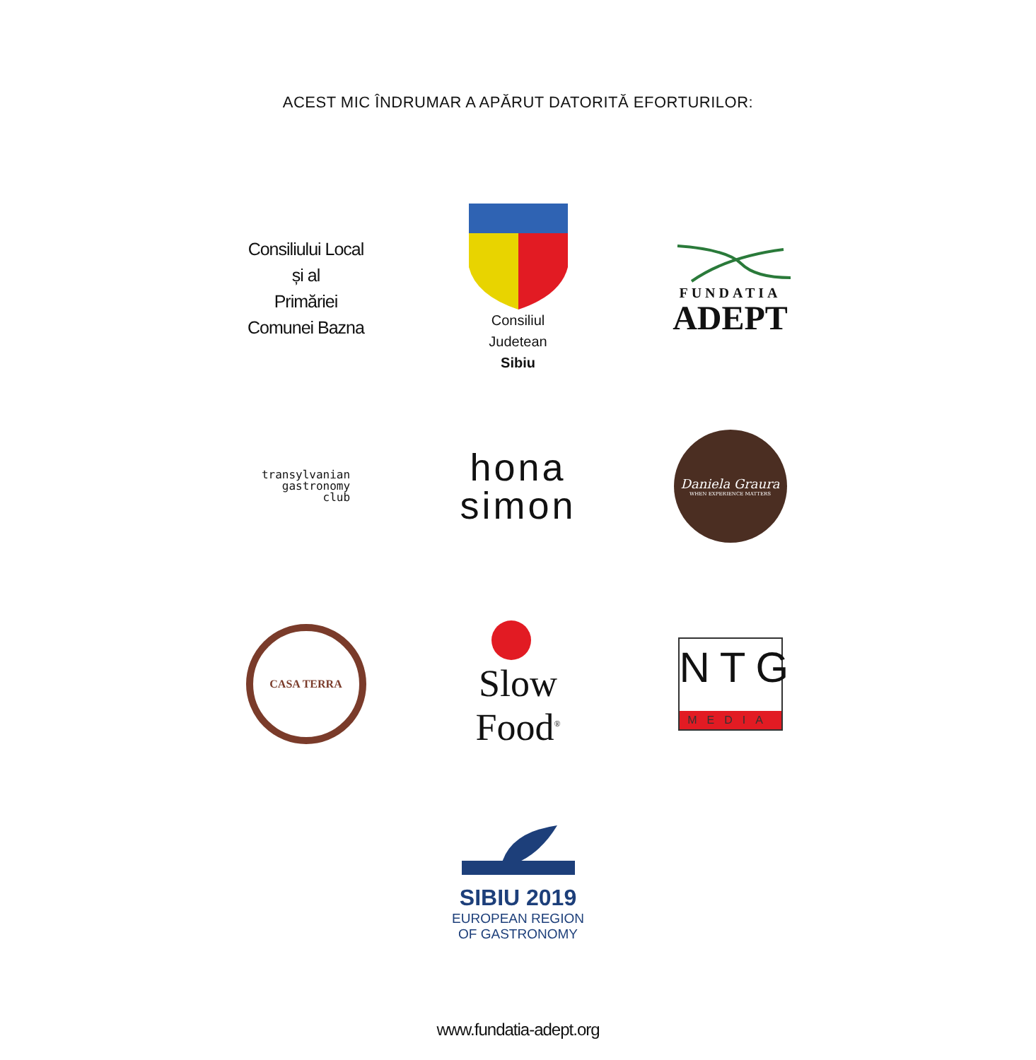ACEST MIC ÎNDRUMAR A APĂRUT DATORITĂ EFORTURILOR:
Consiliului Local
și al
Primăriei
Comunei Bazna
Consiliul
Judetean
Sibiu
FUNDATIA
ADEPT
transylvanian
gastronomy
club
hona
simon
Daniela Graura
WHEN EXPERIENCE MATTERS
CASA TERRA
Slow Food<sup>®</sup>
NTG
MEDIA
SIBIU 2019
EUROPEAN REGION
OF GASTRONOMY
www.fundatia-adept.org